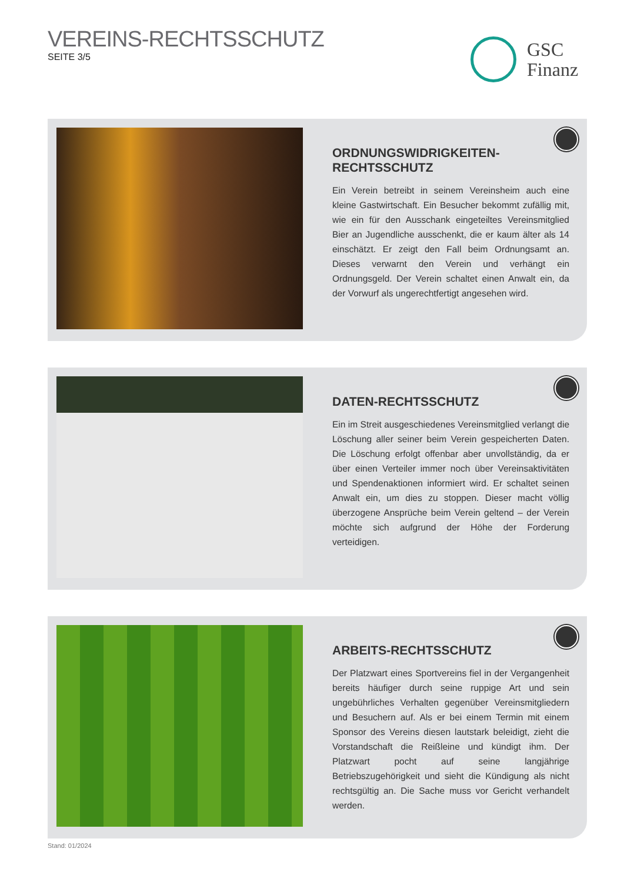VEREINS-RECHTSSCHUTZ
SEITE 3/5
GSC
Finanz
ORDNUNGSWIDRIGKEITEN-
RECHTSSCHUTZ
Ein Verein betreibt in seinem Vereinsheim auch eine kleine Gast­wirtschaft. Ein Besucher bekommt zufällig mit, wie ein für den Ausschank eingeteiltes Vereinsmitglied Bier an Jugendliche aus­schenkt, die er kaum älter als 14 einschätzt. Er zeigt den Fall beim Ordnungsamt an. Dieses verwarnt den Verein und verhängt ein Ordnungsgeld. Der Verein schaltet einen Anwalt ein, da der Vorwurf als ungerechtfertigt angesehen wird.
DATEN-RECHTSSCHUTZ
Ein im Streit ausgeschiedenes Vereinsmitglied verlangt die Lö­schung aller seiner beim Verein gespeicherten Daten. Die Lö­schung erfolgt offenbar aber unvollständig, da er über einen Verteiler immer noch über Vereinsaktivitäten und Spendenakti­onen informiert wird. Er schaltet seinen Anwalt ein, um dies zu stoppen. Dieser macht völlig überzogene Ansprüche beim Verein geltend – der Verein möchte sich aufgrund der Höhe der Forde­rung verteidigen.
ARBEITS-RECHTSSCHUTZ
Der Platzwart eines Sportvereins fiel in der Vergangenheit bereits häufiger durch seine ruppige Art und sein ungebührliches Ver­halten gegenüber Vereinsmitgliedern und Besuchern auf. Als er bei einem Termin mit einem Sponsor des Vereins diesen lautstark beleidigt, zieht die Vorstandschaft die Reißleine und kündigt ihm. Der Platzwart pocht auf seine langjährige Betriebszugehörigkeit und sieht die Kündigung als nicht rechtsgültig an. Die Sache muss vor Gericht verhandelt werden.
Stand: 01/2024